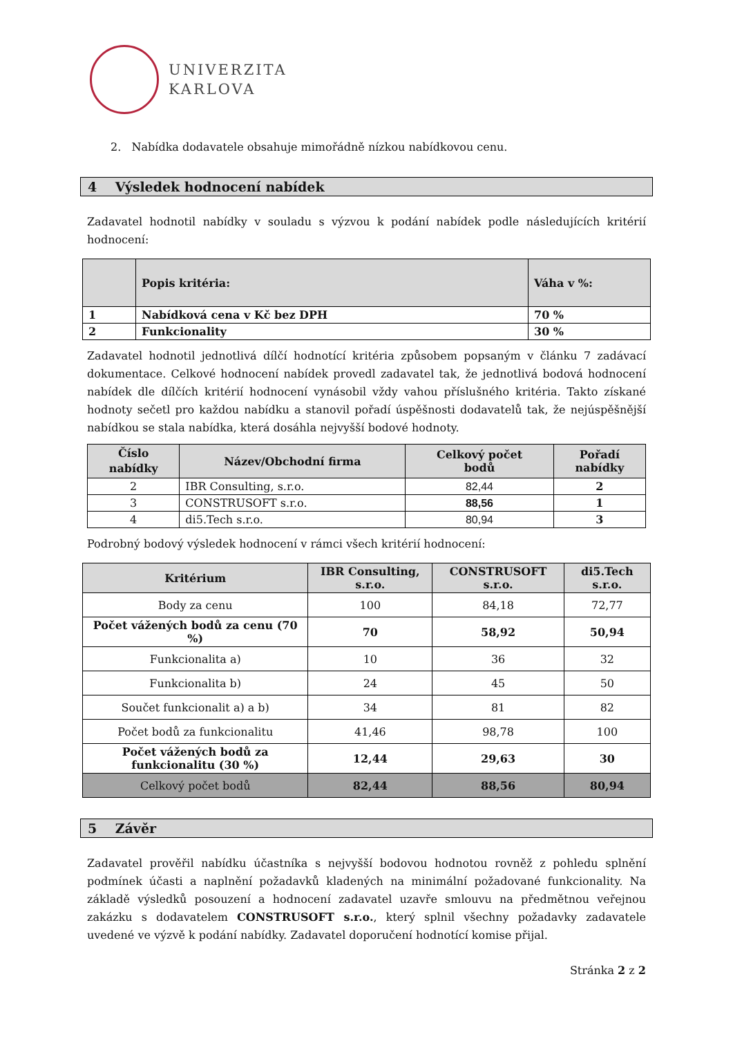UNIVERZITA
KARLOVA
2. Nabídka dodavatele obsahuje mimořádně nízkou nabídkovou cenu.
4 Výsledek hodnocení nabídek
Zadavatel hodnotil nabídky v souladu s výzvou k podání nabídek podle následujících kritérií hodnocení:
| | Popis kritéria: | Váha v %: |
| --- | --- | --- |
| 1 | Nabídková cena v Kč bez DPH | 70 % |
| 2 | Funkcionality | 30 % |
Zadavatel hodnotil jednotlivá dílčí hodnotící kritéria způsobem popsaným v článku 7 zadávací dokumentace. Celkové hodnocení nabídek provedl zadavatel tak, že jednotlivá bodová hodnocení nabídek dle dílčích kritérií hodnocení vynásobil vždy vahou příslušného kritéria. Takto získané hodnoty sečetl pro každou nabídku a stanovil pořadí úspěšnosti dodavatelů tak, že nejúspěšnější nabídkou se stala nabídka, která dosáhla nejvyšší bodové hodnoty.
| Číslo nabídky | Název/Obchodní firma | Celkový počet bodů | Pořadí nabídky |
| --- | --- | --- | --- |
| 2 | IBR Consulting, s.r.o. | 82,44 | 2 |
| 3 | CONSTRUSOFT s.r.o. | 88,56 | 1 |
| 4 | di5.Tech s.r.o. | 80,94 | 3 |
Podrobný bodový výsledek hodnocení v rámci všech kritérií hodnocení:
| Kritérium | IBR Consulting, s.r.o. | CONSTRUSOFT s.r.o. | di5.Tech s.r.o. |
| --- | --- | --- | --- |
| Body za cenu | 100 | 84,18 | 72,77 |
| Počet vážených bodů za cenu (70 %) | 70 | 58,92 | 50,94 |
| Funkcionalita a) | 10 | 36 | 32 |
| Funkcionalita b) | 24 | 45 | 50 |
| Součet funkcionalit a) a b) | 34 | 81 | 82 |
| Počet bodů za funkcionalitu | 41,46 | 98,78 | 100 |
| Počet vážených bodů za funkcionalitu (30 %) | 12,44 | 29,63 | 30 |
| Celkový počet bodů | 82,44 | 88,56 | 80,94 |
5 Závěr
Zadavatel prověřil nabídku účastníka s nejvyšší bodovou hodnotou rovněž z pohledu splnění podmínek účasti a naplnění požadavků kladených na minimální požadované funkcionality. Na základě výsledků posouzení a hodnocení zadavatel uzavře smlouvu na předmětnou veřejnou zakázku s dodavatelem CONSTRUSOFT s.r.o., který splnil všechny požadavky zadavatele uvedené ve výzvě k podání nabídky. Zadavatel doporučení hodnotící komise přijal.
Stránka 2 z 2